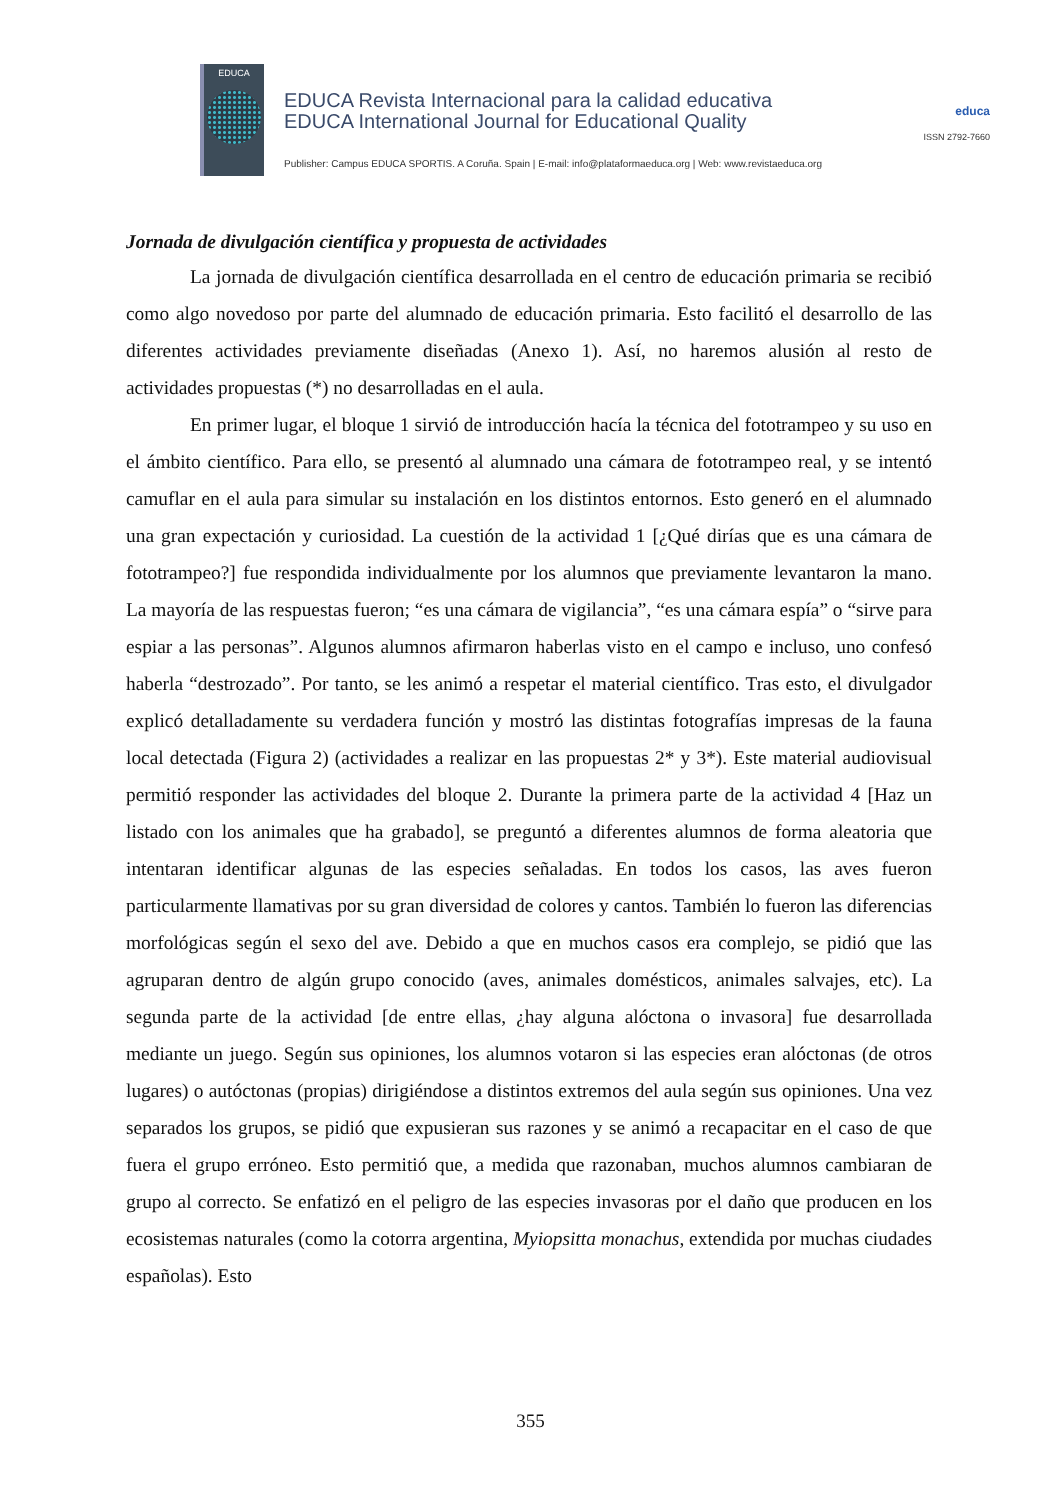EDUCA
EDUCA Revista Internacional para la calidad educativa
EDUCA International Journal for Educational Quality
Publisher: Campus EDUCA SPORTIS. A Coruña. Spain | E-mail: info@plataformaeduca.org | Web: www.revistaeduca.org
educa
ISSN 2792-7660
Jornada de divulgación científica y propuesta de actividades
La jornada de divulgación científica desarrollada en el centro de educación primaria se recibió como algo novedoso por parte del alumnado de educación primaria. Esto facilitó el desarrollo de las diferentes actividades previamente diseñadas (Anexo 1). Así, no haremos alusión al resto de actividades propuestas (*) no desarrolladas en el aula.
En primer lugar, el bloque 1 sirvió de introducción hacía la técnica del fototrampeo y su uso en el ámbito científico. Para ello, se presentó al alumnado una cámara de fototrampeo real, y se intentó camuflar en el aula para simular su instalación en los distintos entornos. Esto generó en el alumnado una gran expectación y curiosidad. La cuestión de la actividad 1 [¿Qué dirías que es una cámara de fototrampeo?] fue respondida individualmente por los alumnos que previamente levantaron la mano. La mayoría de las respuestas fueron; “es una cámara de vigilancia”, “es una cámara espía” o “sirve para espiar a las personas”. Algunos alumnos afirmaron haberlas visto en el campo e incluso, uno confesó haberla “destrozado”. Por tanto, se les animó a respetar el material científico. Tras esto, el divulgador explicó detalladamente su verdadera función y mostró las distintas fotografías impresas de la fauna local detectada (Figura 2) (actividades a realizar en las propuestas 2* y 3*). Este material audiovisual permitió responder las actividades del bloque 2. Durante la primera parte de la actividad 4 [Haz un listado con los animales que ha grabado], se preguntó a diferentes alumnos de forma aleatoria que intentaran identificar algunas de las especies señaladas. En todos los casos, las aves fueron particularmente llamativas por su gran diversidad de colores y cantos. También lo fueron las diferencias morfológicas según el sexo del ave. Debido a que en muchos casos era complejo, se pidió que las agruparan dentro de algún grupo conocido (aves, animales domésticos, animales salvajes, etc). La segunda parte de la actividad [de entre ellas, ¿hay alguna alóctona o invasora] fue desarrollada mediante un juego. Según sus opiniones, los alumnos votaron si las especies eran alóctonas (de otros lugares) o autóctonas (propias) dirigiéndose a distintos extremos del aula según sus opiniones. Una vez separados los grupos, se pidió que expusieran sus razones y se animó a recapacitar en el caso de que fuera el grupo erróneo. Esto permitió que, a medida que razonaban, muchos alumnos cambiaran de grupo al correcto. Se enfatizó en el peligro de las especies invasoras por el daño que producen en los ecosistemas naturales (como la cotorra argentina, Myiopsitta monachus, extendida por muchas ciudades españolas). Esto
355